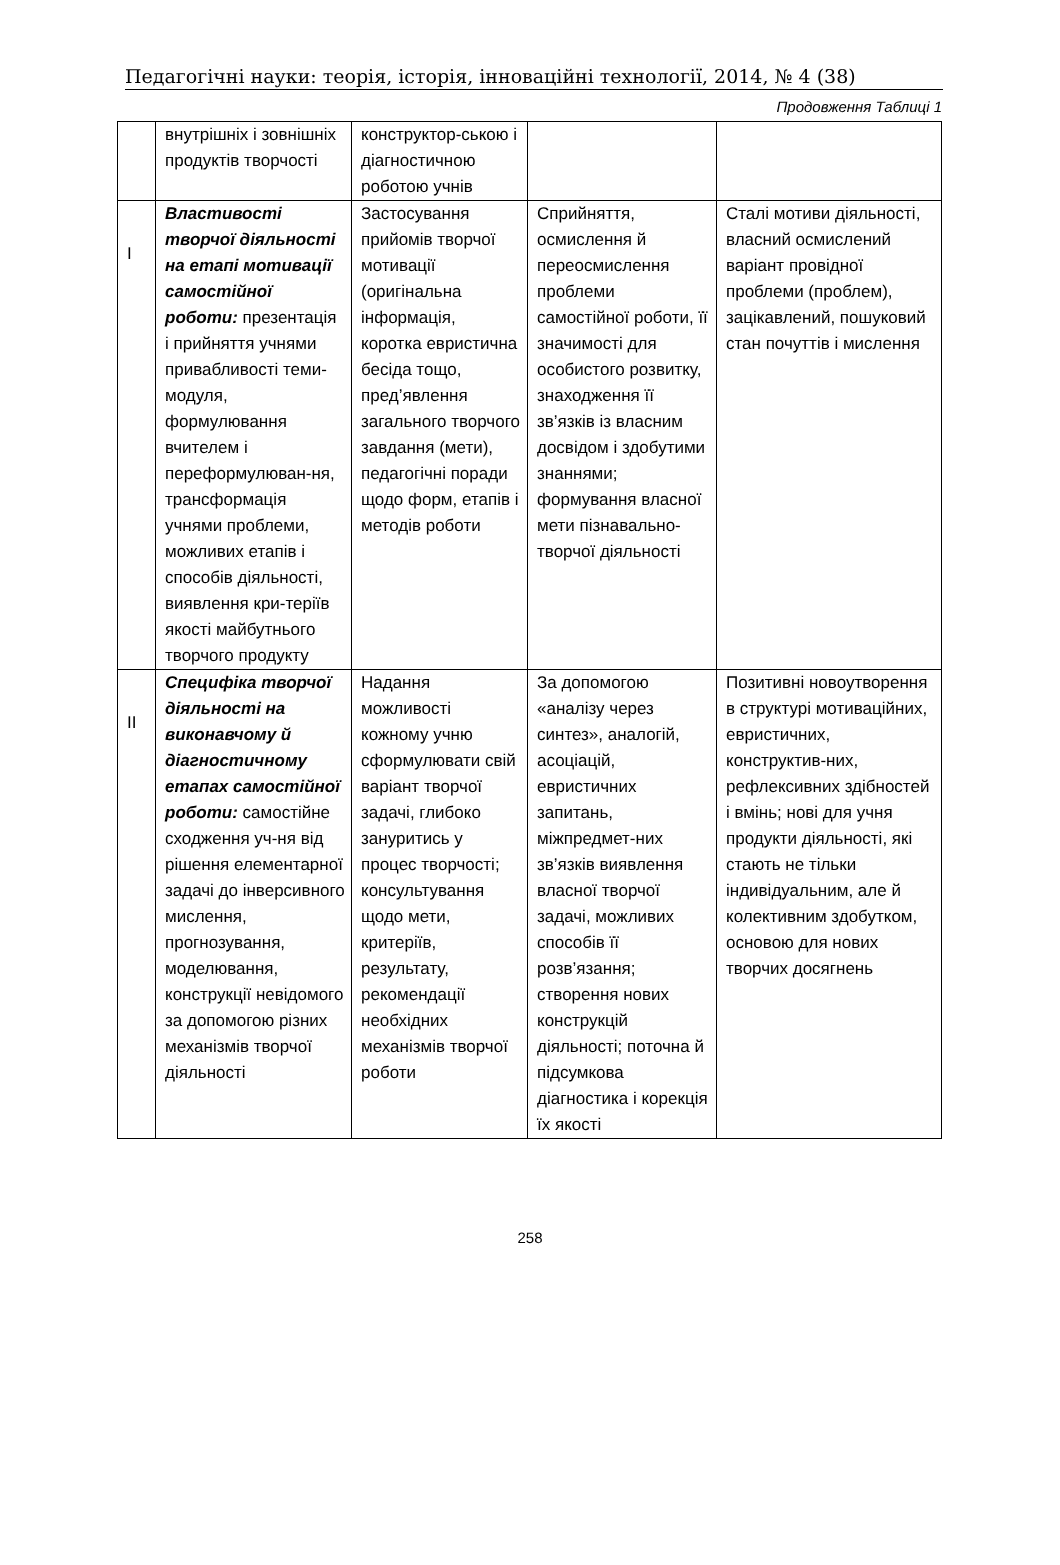Педагогічні науки: теорія, історія, інноваційні технології, 2014, № 4 (38)
Продовження Таблиці 1
| | внутрішніх і зовнішніх продуктів творчості | конструктор-ською і діагностичною роботою учнів | | |
| I | Властивості творчої діяльності на етапі мотивації самостійної роботи: презентація і прийняття учнями привабливості теми-модуля, формулювання вчителем і переформулюван-ня, трансформація учнями проблеми, можливих етапів і способів діяльності, виявлення кри-теріїв якості майбутнього творчого продукту | Застосування прийомів творчої мотивації (оригінальна інформація, коротка евристична бесіда тощо, пред’явлення загального творчого завдання (мети), педагогічні поради щодо форм, етапів і методів роботи | Сприйняття, осмислення й переосмислення проблеми самостійної роботи, її значимості для особистого розвитку, знаходження її зв’язків із власним досвідом і здобутими знаннями; формування власної мети пізнавально-творчої діяльності | Сталі мотиви діяльності, власний осмислений варіант провідної проблеми (проблем), зацікавлений, пошуковий стан почуттів і мислення |
| II | Специфіка творчої діяльності на виконавчому й діагностичному етапах самостійної роботи: самостійне сходження уч-ня від рішення елементарної задачі до інверсивного мислення, прогнозування, моделювання, конструкції невідомого за допомогою різних механізмів творчої діяльності | Надання можливості кожному учню сформулювати свій варіант творчої задачі, глибоко зануритись у процес творчості; консультування щодо мети, критеріїв, результату, рекомендації необхідних механізмів творчої роботи | За допомогою «аналізу через синтез», аналогій, асоціацій, евристичних запитань, міжпредмет-них зв’язків виявлення власної творчої задачі, можливих способів її розв’язання; створення нових конструкцій діяльності; поточна й підсумкова діагностика і корекція їх якості | Позитивні новоутворення в структурі мотиваційних, евристичних, конструктив-них, рефлексивних здібностей і вмінь; нові для учня продукти діяльності, які стають не тільки індивідуальним, але й колективним здобутком, основою для нових творчих досягнень |
258